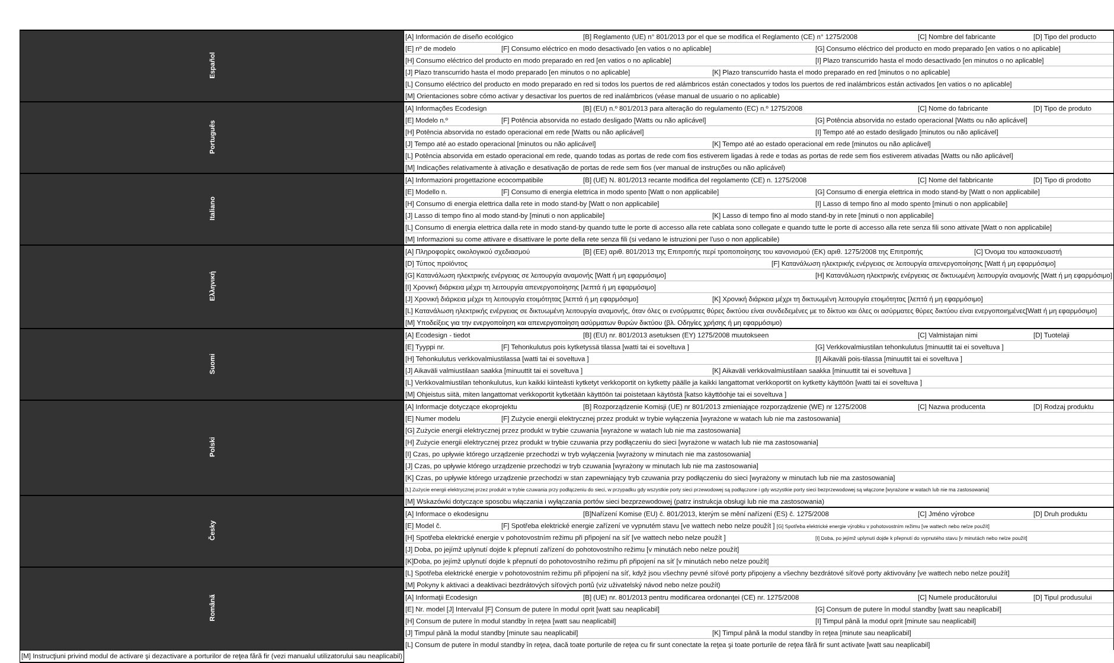| Español | [A] Información de diseño ecológico [B] Reglamento (UE) n° 801/2013 por el que se modifica el Reglamento (CE) n° 1275/2008 [C] Nombre del fabricante [D] Tipo del producto |
| | [E] nº de modelo [F] Consumo eléctrico en modo desactivado [en vatios o no aplicable] [G] Consumo eléctrico del producto en modo preparado [en vatios o no aplicable] |
| | [H] Consumo eléctrico del producto en modo preparado en red [en vatios o no aplicable] [I] Plazo transcurrido hasta el modo desactivado [en minutos o no aplicable] |
| | [J] Plazo transcurrido hasta el modo preparado [en minutos o no aplicable] [K] Plazo transcurrido hasta el modo preparado en red [minutos o no aplicable] |
| | [L] Consumo eléctrico del producto en modo preparado en red si todos los puertos de red alámbricos están conectados y todos los puertos de red inalámbricos están activados [en vatios o no aplicable] |
| | [M] Orientaciones sobre cómo activar y desactivar los puertos de red inalámbricos (véase manual de usuario o no aplicable) |
| Português | [A] Informações Ecodesign [B] (EU) n.º 801/2013 para alteração do regulamento (EC) n.º 1275/2008 [C] Nome do fabricante [D] Tipo de produto |
| | [E] Modelo n.º [F] Potência absorvida no estado desligado [Watts ou não aplicável] [G] Potência absorvida no estado operacional [Watts ou não aplicável] |
| | [H] Potência absorvida no estado operacional em rede [Watts ou não aplicável] [I] Tempo até ao estado desligado [minutos ou não aplicável] |
| | [J] Tempo até ao estado operacional [minutos ou não aplicável] [K] Tempo até ao estado operacional em rede [minutos ou não aplicável] |
| | [L] Potência absorvida em estado operacional em rede, quando todas as portas de rede com fios estiverem ligadas à rede e todas as portas de rede sem fios estiverem ativadas [Watts ou não aplicável] |
| | [M] Indicações relativamente à ativação e desativação de portas de rede sem fios (ver manual de instruções ou não aplicável) |
| Italiano | [A] Informazioni progettazione ecocompatibile [B] (UE) N. 801/2013 recante modifica del regolamento (CE) n. 1275/2008 [C] Nome del fabbricante [D] Tipo di prodotto |
| | [E] Modello n. [F] Consumo di energia elettrica in modo spento [Watt o non applicabile] [G] Consumo di energia elettrica in modo stand-by [Watt o non applicabile] |
| | [H] Consumo di energia elettrica dalla rete in modo stand-by [Watt o non applicabile] [I] Lasso di tempo fino al modo spento [minuti o non applicabile] |
| | [J] Lasso di tempo fino al modo stand-by [minuti o non applicabile] [K] Lasso di tempo fino al modo stand-by in rete [minuti o non applicabile] |
| | [L] Consumo di energia elettrica dalla rete in modo stand-by quando tutte le porte di accesso alla rete cablata sono collegate e quando tutte le porte di accesso alla rete senza fili sono attivate [Watt o non applicabile] |
| | [M] Informazioni su come attivare e disattivare le porte della rete senza fili (si vedano le istruzioni per l'uso o non applicabile) |
| Ελληνική | [A] Πληροφορίες οικολογικού σχεδιασμού [B] (ΕΕ) αριθ. 801/2013 της Επιτροπής περί τροποποίησης του κανονισμού (ΕΚ) αριθ. 1275/2008 της Επιτροπής [C] Όνομα του κατασκευαστή |
| | [D] Τύπος προϊόντος [F] Κατανάλωση ηλεκτρικής ενέργειας σε λειτουργία απενεργοποίησης [Watt ή μη εφαρμόσιμο] |
| | [G] Κατανάλωση ηλεκτρικής ενέργειας σε λειτουργία αναμονής [Watt ή μη εφαρμόσιμο] [H] Κατανάλωση ηλεκτρικής ενέργειας σε δικτυωμένη λειτουργία αναμονής [Watt ή μη εφαρμόσιμο] |
| | [I] Χρονική διάρκεια μέχρι τη λειτουργία απενεργοποίησης [λεπτά ή μη εφαρμόσιμο] |
| | [J] Χρονική διάρκεια μέχρι τη λειτουργία ετοιμότητας [λεπτά ή μη εφαρμόσιμο] [K] Χρονική διάρκεια μέχρι τη δικτυωμένη λειτουργία ετοιμότητας [λεπτά ή μη εφαρμόσιμο] |
| | [L] Κατανάλωση ηλεκτρικής ενέργειας σε δικτυωμένη λειτουργία αναμονής, όταν όλες οι ενσύρματες θύρες δικτύου είναι συνδεδεμένες με το δίκτυο και όλες οι ασύρματες θύρες δικτύου είναι ενεργοποιημένες[Watt ή μη εφαρμόσιμο] |
| | [M] Υποδείξεις για την ενεργοποίηση και απενεργοποίηση ασύρματων θυρών δικτύου (βλ. Οδηγίες χρήσης ή μη εφαρμόσιμο) |
| Suomi | [A] Ecodesign - tiedot [B] (EU) nr. 801/2013 asetuksen (EY) 1275/2008 muutokseen [C] Valmistajan nimi [D] Tuotelaji |
| | [E] Tyyppi nr. [F] Tehonkulutus pois kytketyssä tilassa [watti tai ei soveltuva ] [G] Verkkovalmiustilan tehonkulutus [minuuttit tai ei soveltuva ] |
| | [H] Tehonkulutus verkkovalmiustilassa [watti tai ei soveltuva ] [I] Aikaväli pois-tilassa [minuuttit tai ei soveltuva ] |
| | [J] Aikaväli valmiustilaan saakka [minuuttit tai ei soveltuva ] [K] Aikaväli verkkovalmiustilaan saakka [minuuttit tai ei soveltuva ] |
| | [L] Verkkovalmiustilan tehonkulutus, kun kaikki kiinteästi kytketyt verkkoportit on kytketty päälle ja kaikki langattomat verkkoportit on kytketty käyttöön [watti tai ei soveltuva ] |
| | [M] Ohjeistus siitä, miten langattomat verkkoportit kytketään käyttöön tai poistetaan käytöstä [katso käyttöohje tai ei soveltuva ] |
| Polski | [A] Informacje dotyczące ekoprojektu [B] Rozporządzenie Komisji (UE) nr 801/2013 zmieniające rozporządzenie (WE) nr 1275/2008 [C] Nazwa producenta [D] Rodzaj produktu |
| | [E] Numer modelu [F] Zużycie energii elektrycznej przez produkt w trybie wyłączenia [wyrażone w watach lub nie ma zastosowania] |
| | [G] Zużycie energii elektrycznej przez produkt w trybie czuwania [wyrażone w watach lub nie ma zastosowania] |
| | [H] Zużycie energii elektrycznej przez produkt w trybie czuwania przy podłączeniu do sieci [wyrażone w watach lub nie ma zastosowania] |
| | [I] Czas, po upływie którego urządzenie przechodzi w tryb wyłączenia [wyrażony w minutach nie ma zastosowania] |
| | [J] Czas, po upływie którego urządzenie przechodzi w tryb czuwania [wyrażony w minutach lub nie ma zastosowania] |
| | [K] Czas, po upływie którego urządzenie przechodzi w stan zapewniający tryb czuwania przy podłączeniu do sieci [wyrażony w minutach lub nie ma zastosowania] |
| | [L] Zużycie energii elektrycznej przez produkt w trybie czuwania przy podłączeniu do sieci, w przypadku gdy wszystkie porty sieci przewodowej są podłączone i gdy wszystkie porty sieci bezprzewodowej są włączone [wyrażone w watach lub nie ma zastosowania] |
| Česky | [M] Wskazówki dotyczące sposobu włączania i wyłączania portów sieci bezprzewodowej (patrz instrukcja obsługi lub nie ma zastosowania) |
| | [A] Informace o ekodesignu [B]Nařízení Komise (EU) č. 801/2013, kterým se mění nařízení (ES) č. 1275/2008 [C] Jméno výrobce [D] Druh produktu |
| | [E] Model č. [F] Spotřeba elektrické energie zařízení ve vypnutém stavu [ve wattech nebo nelze použít ] [G] Spotřeba elektrické energie výrobku v pohotovostním režimu [ve wattech nebo nelze použít] |
| | [H] Spotřeba elektrické energie v pohotovostním režimu při připojení na síť [ve wattech nebo nelze použít ] [I] Doba, po jejímž uplynutí dojde k přepnutí do vypnutého stavu [v minutách nebo nelze použít] |
| | [J] Doba, po jejímž uplynutí dojde k přepnutí zařízení do pohotovostního režimu [v minutách nebo nelze použít] |
| | [K]Doba, po jejímž uplynutí dojde k přepnutí do pohotovostního režimu při připojení na síť [v minutách nebo nelze použít] |
| Română | [L] Spotřeba elektrické energie v pohotovostním režimu při připojení na síť, když jsou všechny pevné síťové porty připojeny a všechny bezdrátové síťové porty aktivovány [ve wattech nebo nelze použít] |
| | [M] Pokyny k aktivaci a deaktivaci bezdrátových síťových portů (viz uživatelský návod nebo nelze použít) |
| | [A] Informaţii Ecodesign [B] (UE) nr. 801/2013 pentru modificarea ordonanţei (CE) nr. 1275/2008 [C] Numele producătorului [D] Tipul produsului |
| | [E] Nr. model [J] Intervalul [F] Consum de putere în modul oprit [watt sau neaplicabil] [G] Consum de putere în modul standby [watt sau neaplicabil] |
| | [H] Consum de putere în modul standby în reţea [watt sau neaplicabil] [I] Timpul până la modul oprit [minute sau neaplicabil] |
| | [J] Timpul până la modul standby [minute sau neaplicabil] [K] Timpul până la modul standby în reţea [minute sau neaplicabil] |
| | [L] Consum de putere în modul standby în reţea, dacă toate porturile de reţea cu fir sunt conectate la reţea şi toate porturile de reţea fără fir sunt activate [watt sau neaplicabil] |
| [M] Instrucţiuni privind modul de activare şi dezactivare a porturilor de reţea fără fir (vezi manualul utilizatorului sau neaplicabil) | |